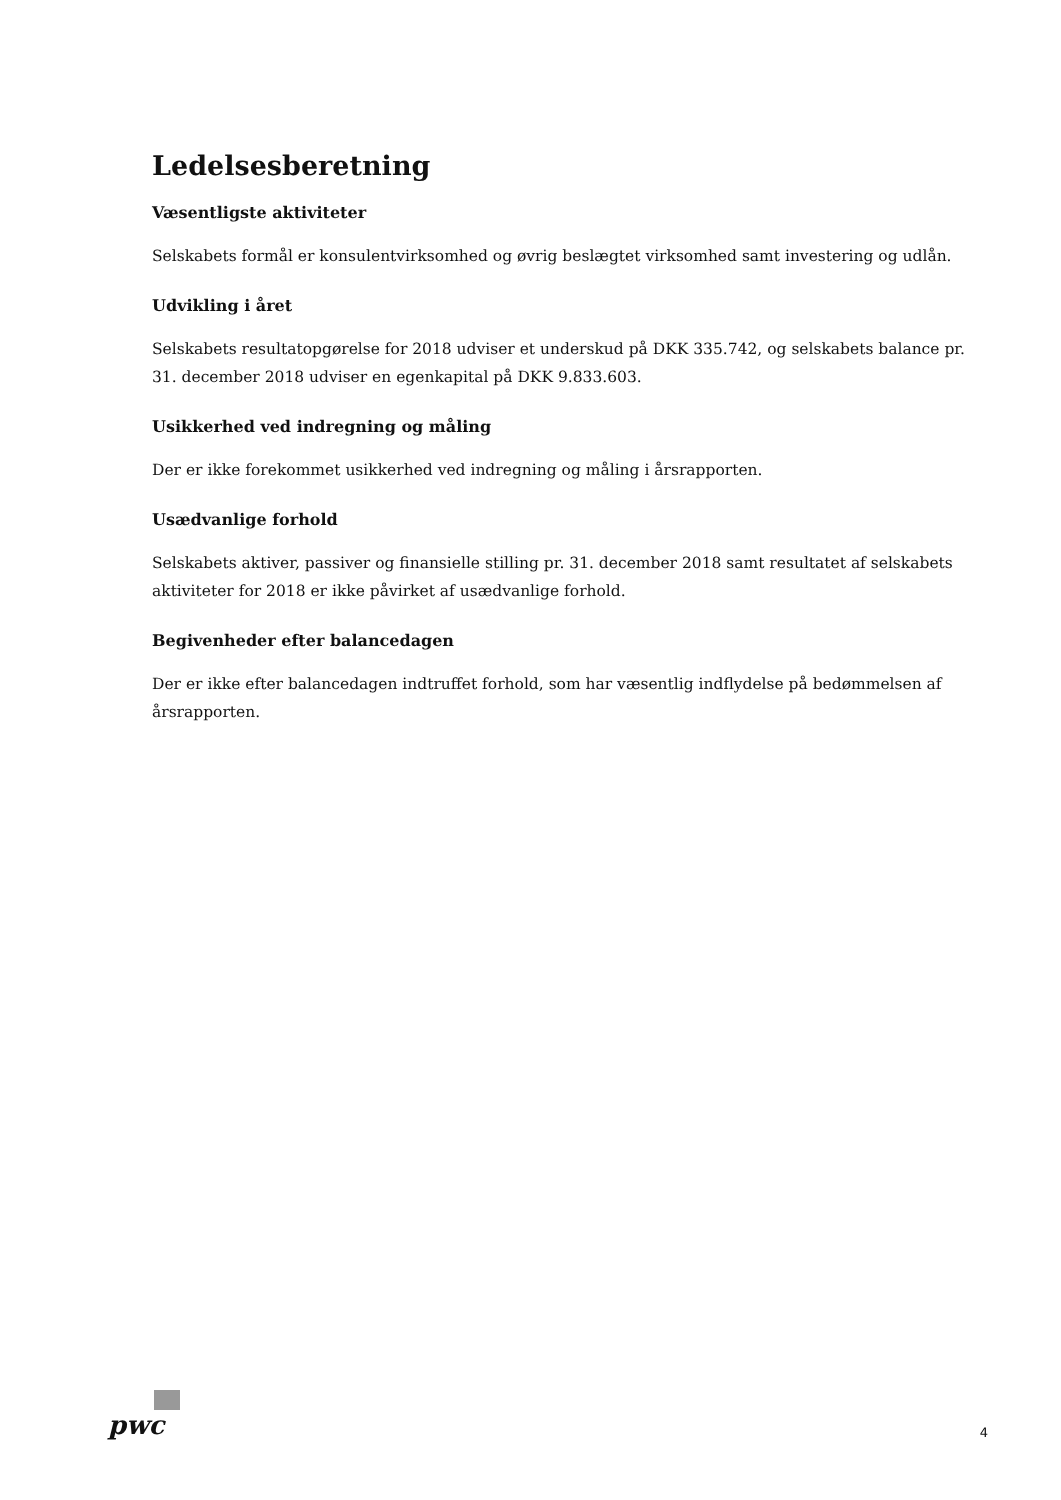Ledelsesberetning
Væsentligste aktiviteter
Selskabets formål er konsulentvirksomhed og øvrig beslægtet virksomhed samt investering og udlån.
Udvikling i året
Selskabets resultatopgørelse for 2018 udviser et underskud på DKK 335.742, og selskabets balance pr. 31. december 2018 udviser en egenkapital på DKK 9.833.603.
Usikkerhed ved indregning og måling
Der er ikke forekommet usikkerhed ved indregning og måling i årsrapporten.
Usædvanlige forhold
Selskabets aktiver, passiver og finansielle stilling pr. 31. december 2018 samt resultatet af selskabets aktiviteter for 2018 er ikke påvirket af usædvanlige forhold.
Begivenheder efter balancedagen
Der er ikke efter balancedagen indtruffet forhold, som har væsentlig indflydelse på bedømmelsen af årsrapporten.
pwc
4